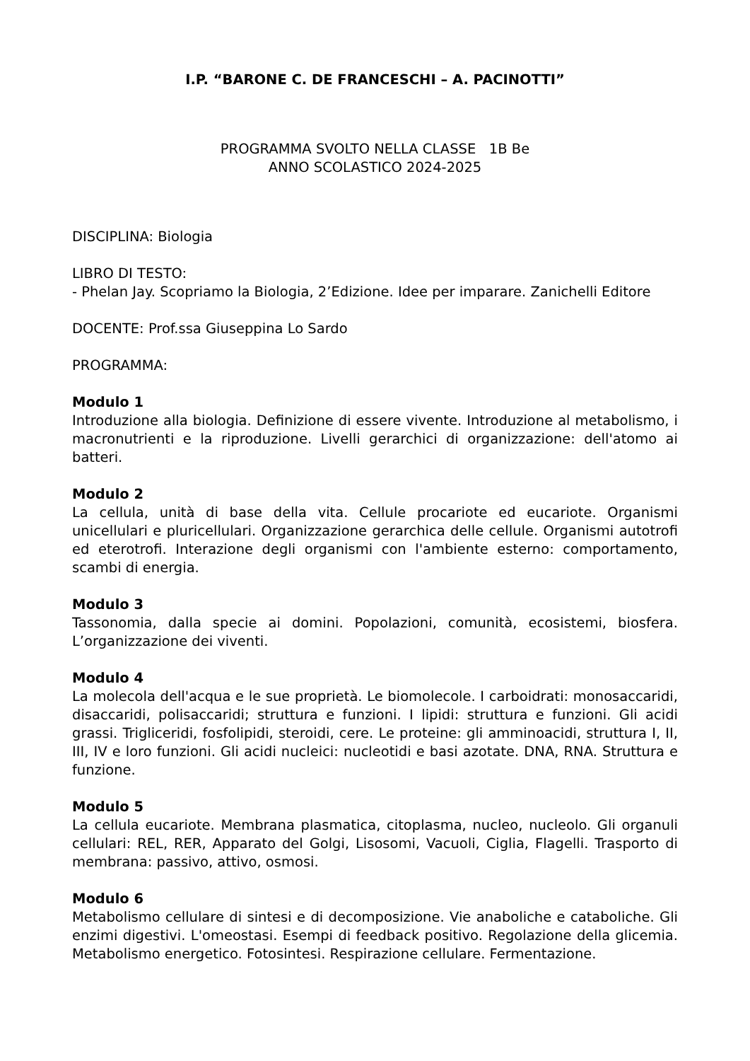I.P. “BARONE C. DE FRANCESCHI – A. PACINOTTI”
PROGRAMMA SVOLTO NELLA CLASSE 1B Be
ANNO SCOLASTICO 2024-2025
DISCIPLINA: Biologia
LIBRO DI TESTO:
- Phelan Jay. Scopriamo la Biologia, 2’Edizione. Idee per imparare. Zanichelli Editore
DOCENTE: Prof.ssa Giuseppina Lo Sardo
PROGRAMMA:
Modulo 1
Introduzione alla biologia. Definizione di essere vivente. Introduzione al metabolismo, i macronutrienti e la riproduzione. Livelli gerarchici di organizzazione: dell'atomo ai batteri.
Modulo 2
La cellula, unità di base della vita. Cellule procariote ed eucariote. Organismi unicellulari e pluricellulari. Organizzazione gerarchica delle cellule. Organismi autotrofi ed eterotrofi. Interazione degli organismi con l'ambiente esterno: comportamento, scambi di energia.
Modulo 3
Tassonomia, dalla specie ai domini. Popolazioni, comunità, ecosistemi, biosfera. L’organizzazione dei viventi.
Modulo 4
La molecola dell'acqua e le sue proprietà. Le biomolecole. I carboidrati: monosaccaridi, disaccaridi, polisaccaridi; struttura e funzioni. I lipidi: struttura e funzioni. Gli acidi grassi. Trigliceridi, fosfolipidi, steroidi, cere. Le proteine: gli amminoacidi, struttura I, II, III, IV e loro funzioni. Gli acidi nucleici: nucleotidi e basi azotate. DNA, RNA. Struttura e funzione.
Modulo 5
La cellula eucariote. Membrana plasmatica, citoplasma, nucleo, nucleolo. Gli organuli cellulari: REL, RER, Apparato del Golgi, Lisosomi, Vacuoli, Ciglia, Flagelli. Trasporto di membrana: passivo, attivo, osmosi.
Modulo 6
Metabolismo cellulare di sintesi e di decomposizione. Vie anaboliche e cataboliche. Gli enzimi digestivi. L'omeostasi. Esempi di feedback positivo. Regolazione della glicemia. Metabolismo energetico. Fotosintesi. Respirazione cellulare. Fermentazione.